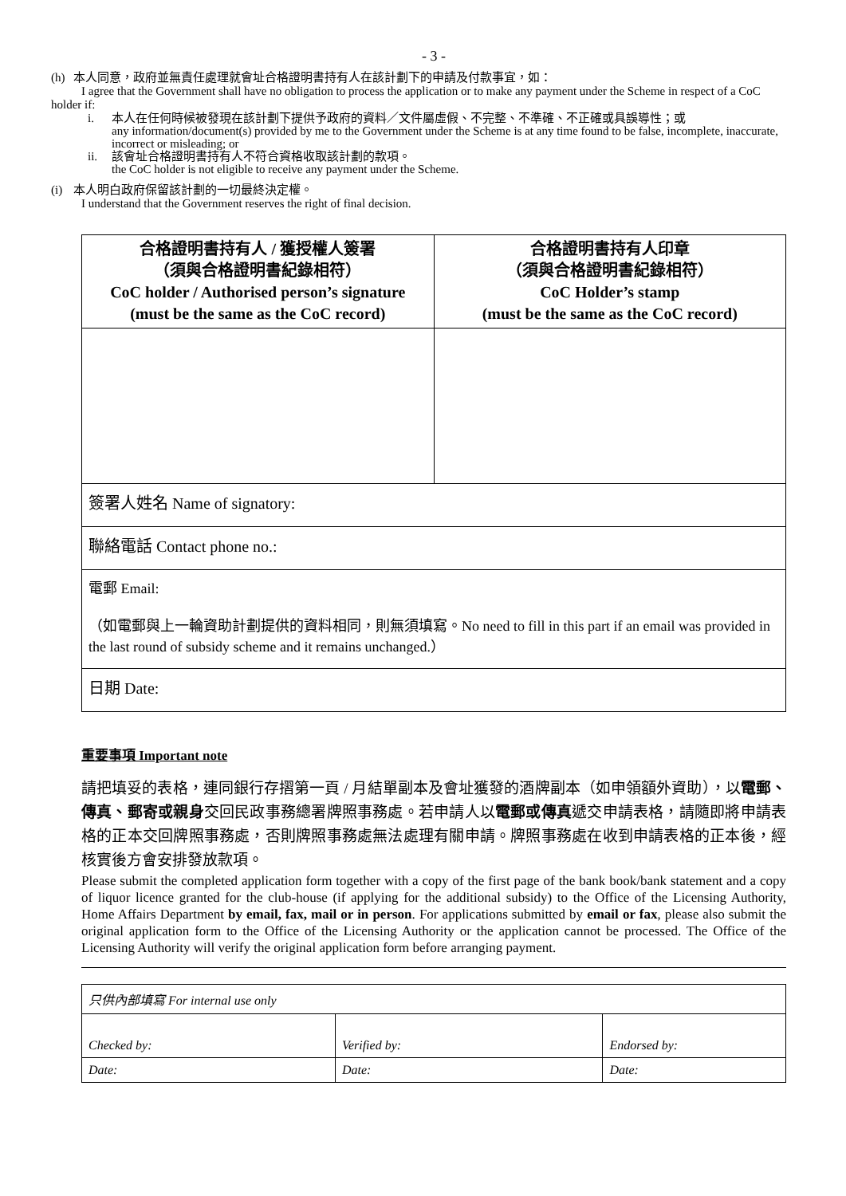- 3 -
(h) 本人同意，政府並無責任處理就會址合格證明書持有人在該計劃下的申請及付款事宜，如：
I agree that the Government shall have no obligation to process the application or to make any payment under the Scheme in respect of a CoC holder if:
i. 本人在任何時候被發現在該計劃下提供予政府的資料／文件屬虛假、不完整、不準確、不正確或具誤導性；或
any information/document(s) provided by me to the Government under the Scheme is at any time found to be false, incomplete, inaccurate, incorrect or misleading; or
ii. 該會址合格證明書持有人不符合資格收取該計劃的款項。
the CoC holder is not eligible to receive any payment under the Scheme.
(i) 本人明白政府保留該計劃的一切最終決定權。
I understand that the Government reserves the right of final decision.
| 合格證明書持有人 / 獲授權人簽署 （須與合格證明書紀錄相符） CoC holder / Authorised person’s signature (must be the same as the CoC record) | 合格證明書持有人印章 （須與合格證明書紀錄相符） CoC Holder’s stamp (must be the same as the CoC record) |
| 簽署人姓名 Name of signatory: | |
| 聯絡電話 Contact phone no.: | |
| 電郵 Email: （如電郵與上一輪資助計劃提供的資料相同，則無須填寫。No need to fill in this part if an email was provided in the last round of subsidy scheme and it remains unchanged.） | |
| 日期 Date: | |
重要事項 Important note
請把填妥的表格，連同銀行存摺第一頁 / 月結單副本及會址獲發的酒牌副本（如申領額外資助），以電郵、傳真、郵寄或親身交回民政事務總署牌照事務處。若申請人以電郵或傳真遞交申請表格，請隨即將申請表格的正本交回牌照事務處，否則牌照事務處無法處理有關申請。牌照事務處在收到申請表格的正本後，經核實後方會安排發放款項。
Please submit the completed application form together with a copy of the first page of the bank book/bank statement and a copy of liquor licence granted for the club-house (if applying for the additional subsidy) to the Office of the Licensing Authority, Home Affairs Department by email, fax, mail or in person. For applications submitted by email or fax, please also submit the original application form to the Office of the Licensing Authority or the application cannot be processed. The Office of the Licensing Authority will verify the original application form before arranging payment.
| 只供內部填寫 For internal use only | | |
| Checked by: | Verified by: | Endorsed by: |
| Date: | Date: | Date: |